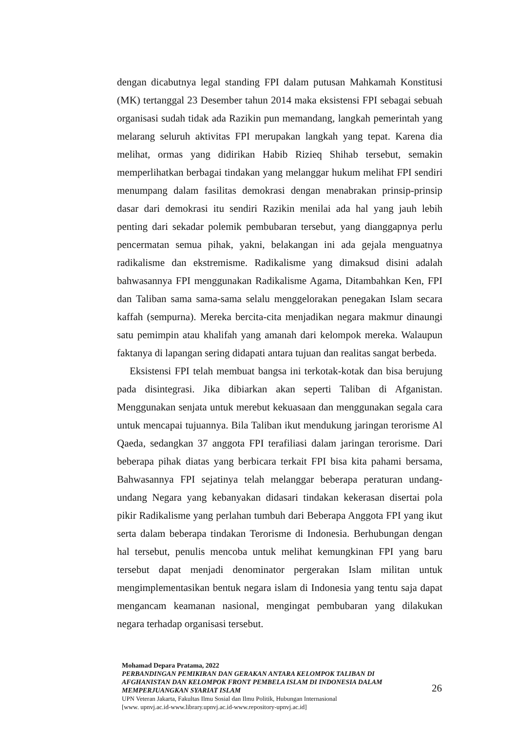dengan dicabutnya legal standing FPI dalam putusan Mahkamah Konstitusi (MK) tertanggal 23 Desember tahun 2014 maka eksistensi FPI sebagai sebuah organisasi sudah tidak ada Razikin pun memandang, langkah pemerintah yang melarang seluruh aktivitas FPI merupakan langkah yang tepat. Karena dia melihat, ormas yang didirikan Habib Rizieq Shihab tersebut, semakin memperlihatkan berbagai tindakan yang melanggar hukum melihat FPI sendiri menumpang dalam fasilitas demokrasi dengan menabrakan prinsip-prinsip dasar dari demokrasi itu sendiri Razikin menilai ada hal yang jauh lebih penting dari sekadar polemik pembubaran tersebut, yang dianggapnya perlu pencermatan semua pihak, yakni, belakangan ini ada gejala menguatnya radikalisme dan ekstremisme. Radikalisme yang dimaksud disini adalah bahwasannya FPI menggunakan Radikalisme Agama, Ditambahkan Ken, FPI dan Taliban sama sama-sama selalu menggelorakan penegakan Islam secara kaffah (sempurna). Mereka bercita-cita menjadikan negara makmur dinaungi satu pemimpin atau khalifah yang amanah dari kelompok mereka. Walaupun faktanya di lapangan sering didapati antara tujuan dan realitas sangat berbeda.
Eksistensi FPI telah membuat bangsa ini terkotak-kotak dan bisa berujung pada disintegrasi. Jika dibiarkan akan seperti Taliban di Afganistan. Menggunakan senjata untuk merebut kekuasaan dan menggunakan segala cara untuk mencapai tujuannya. Bila Taliban ikut mendukung jaringan terorisme Al Qaeda, sedangkan 37 anggota FPI terafiliasi dalam jaringan terorisme. Dari beberapa pihak diatas yang berbicara terkait FPI bisa kita pahami bersama, Bahwasannya FPI sejatinya telah melanggar beberapa peraturan undang-undang Negara yang kebanyakan didasari tindakan kekerasan disertai pola pikir Radikalisme yang perlahan tumbuh dari Beberapa Anggota FPI yang ikut serta dalam beberapa tindakan Terorisme di Indonesia. Berhubungan dengan hal tersebut, penulis mencoba untuk melihat kemungkinan FPI yang baru tersebut dapat menjadi denominator pergerakan Islam militan untuk mengimplementasikan bentuk negara islam di Indonesia yang tentu saja dapat mengancam keamanan nasional, mengingat pembubaran yang dilakukan negara terhadap organisasi tersebut.
Mohamad Depara Pratama, 2022
PERBANDINGAN PEMIKIRAN DAN GERAKAN ANTARA KELOMPOK TALIBAN DI AFGHANISTAN DAN KELOMPOK FRONT PEMBELA ISLAM DI INDONESIA DALAM MEMPERJUANGKAN SYARIAT ISLAM
UPN Veteran Jakarta, Fakultas Ilmu Sosial dan Ilmu Politik, Hubungan Internasional
[www. upnvj.ac.id-www.library.upnvj.ac.id-www.repository-upnvj.ac.id]
26